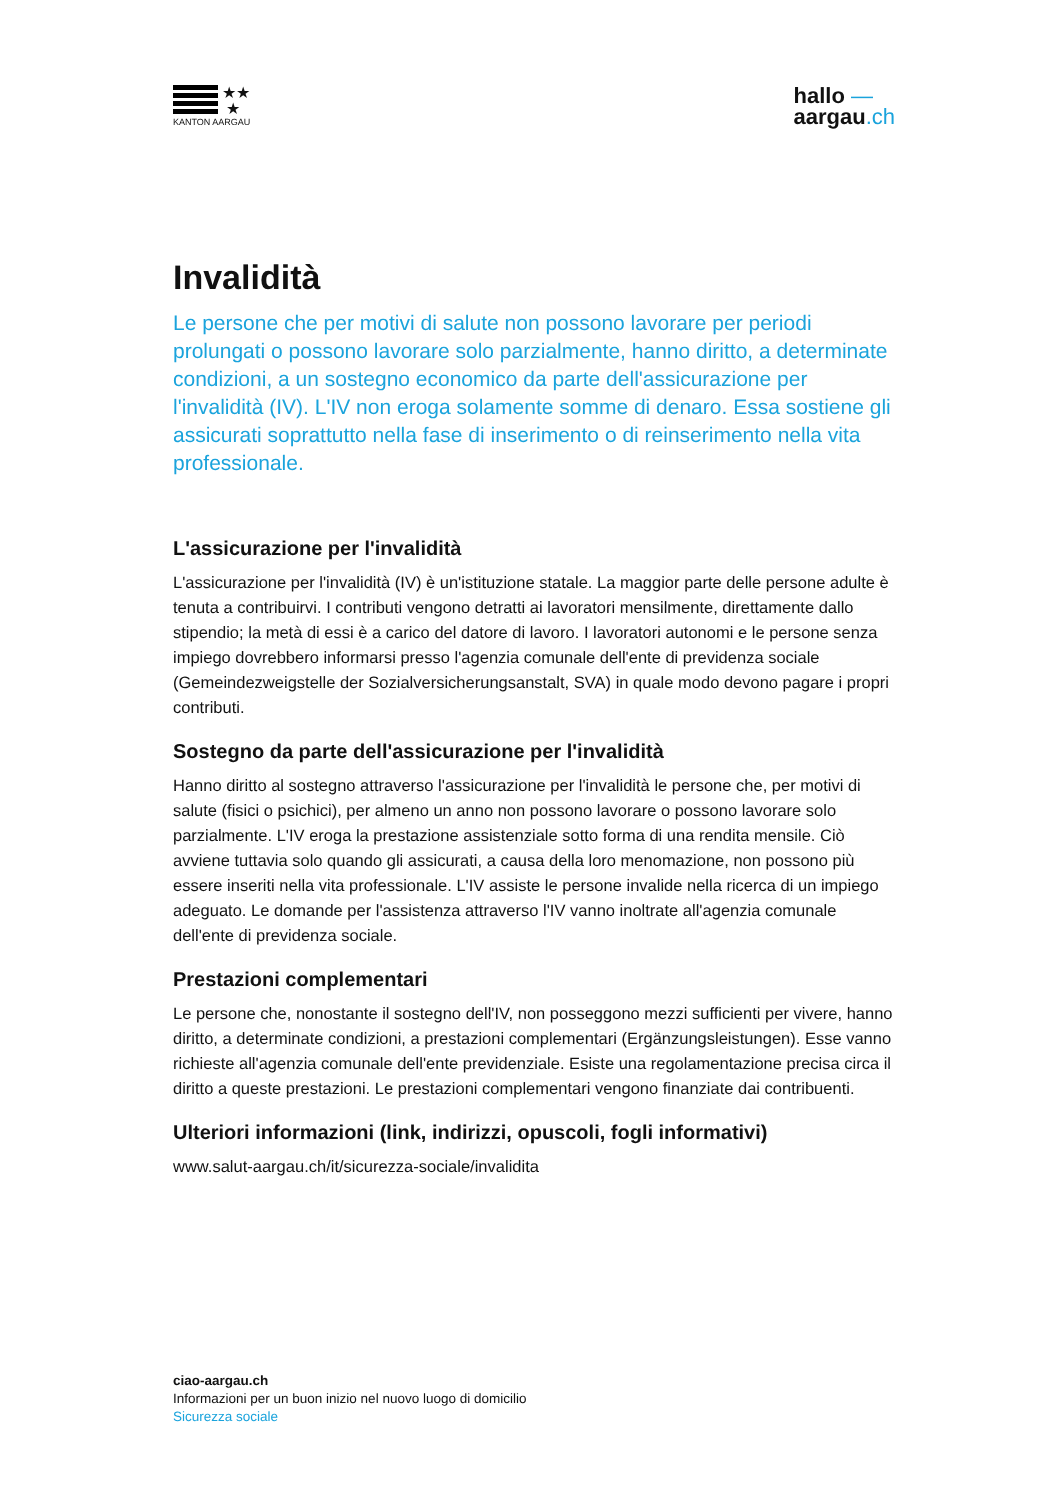★★
★
KANTON AARGAU
hallo —
aargau.ch
Invalidità
Le persone che per motivi di salute non possono lavorare per periodi prolungati o possono lavorare solo parzialmente, hanno diritto, a determinate condizioni, a un sostegno economico da parte dell'assicurazione per l'invalidità (IV). L'IV non eroga solamente somme di denaro. Essa sostiene gli assicurati soprattutto nella fase di inserimento o di reinserimento nella vita professionale.
L'assicurazione per l'invalidità
L'assicurazione per l'invalidità (IV) è un'istituzione statale. La maggior parte delle persone adulte è tenuta a contribuirvi. I contributi vengono detratti ai lavoratori mensilmente, direttamente dallo stipendio; la metà di essi è a carico del datore di lavoro. I lavoratori autonomi e le persone senza impiego dovrebbero informarsi presso l'agenzia comunale dell'ente di previdenza sociale (Gemeindezweigstelle der Sozialversicherungsanstalt, SVA) in quale modo devono pagare i propri contributi.
Sostegno da parte dell'assicurazione per l'invalidità
Hanno diritto al sostegno attraverso l'assicurazione per l'invalidità le persone che, per motivi di salute (fisici o psichici), per almeno un anno non possono lavorare o possono lavorare solo parzialmente. L'IV eroga la prestazione assistenziale sotto forma di una rendita mensile. Ciò avviene tuttavia solo quando gli assicurati, a causa della loro menomazione, non possono più essere inseriti nella vita professionale. L'IV assiste le persone invalide nella ricerca di un impiego adeguato. Le domande per l'assistenza attraverso l'IV vanno inoltrate all'agenzia comunale dell'ente di previdenza sociale.
Prestazioni complementari
Le persone che, nonostante il sostegno dell'IV, non posseggono mezzi sufficienti per vivere, hanno diritto, a determinate condizioni, a prestazioni complementari (Ergänzungsleistungen). Esse vanno richieste all'agenzia comunale dell'ente previdenziale. Esiste una regolamentazione precisa circa il diritto a queste prestazioni. Le prestazioni complementari vengono finanziate dai contribuenti.
Ulteriori informazioni (link, indirizzi, opuscoli, fogli informativi)
www.salut-aargau.ch/it/sicurezza-sociale/invalidita
ciao-aargau.ch
Informazioni per un buon inizio nel nuovo luogo di domicilio
Sicurezza sociale